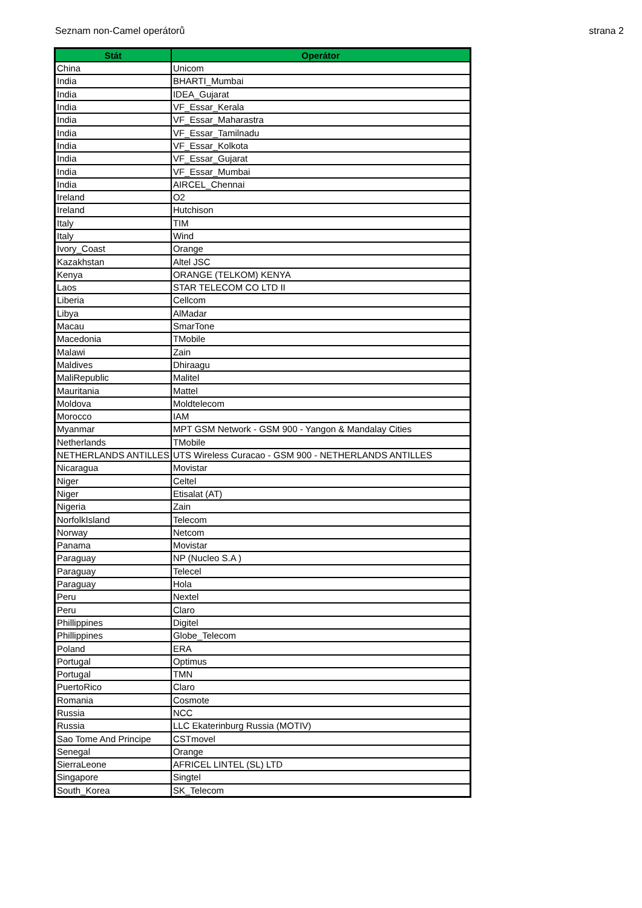Seznam non-Camel operátorů strana 2
| Stát | Operátor |
| --- | --- |
| China | Unicom |
| India | BHARTI_Mumbai |
| India | IDEA_Gujarat |
| India | VF_Essar_Kerala |
| India | VF_Essar_Maharastra |
| India | VF_Essar_Tamilnadu |
| India | VF_Essar_Kolkota |
| India | VF_Essar_Gujarat |
| India | VF_Essar_Mumbai |
| India | AIRCEL_Chennai |
| Ireland | O2 |
| Ireland | Hutchison |
| Italy | TIM |
| Italy | Wind |
| Ivory_Coast | Orange |
| Kazakhstan | Altel JSC |
| Kenya | ORANGE (TELKOM) KENYA |
| Laos | STAR TELECOM CO LTD II |
| Liberia | Cellcom |
| Libya | AlMadar |
| Macau | SmarTone |
| Macedonia | TMobile |
| Malawi | Zain |
| Maldives | Dhiraagu |
| MaliRepublic | Malitel |
| Mauritania | Mattel |
| Moldova | Moldtelecom |
| Morocco | IAM |
| Myanmar | MPT GSM Network - GSM 900 - Yangon & Mandalay Cities |
| Netherlands | TMobile |
| NETHERLANDS ANTILLES | UTS Wireless Curacao - GSM 900 - NETHERLANDS ANTILLES |
| Nicaragua | Movistar |
| Niger | Celtel |
| Niger | Etisalat (AT) |
| Nigeria | Zain |
| NorfolkIsland | Telecom |
| Norway | Netcom |
| Panama | Movistar |
| Paraguay | NP (Nucleo S.A ) |
| Paraguay | Telecel |
| Paraguay | Hola |
| Peru | Nextel |
| Peru | Claro |
| Phillippines | Digitel |
| Phillippines | Globe_Telecom |
| Poland | ERA |
| Portugal | Optimus |
| Portugal | TMN |
| PuertoRico | Claro |
| Romania | Cosmote |
| Russia | NCC |
| Russia | LLC Ekaterinburg Russia (MOTIV) |
| Sao Tome And Principe | CSTmovel |
| Senegal | Orange |
| SierraLeone | AFRICEL LINTEL (SL) LTD |
| Singapore | Singtel |
| South_Korea | SK_Telecom |